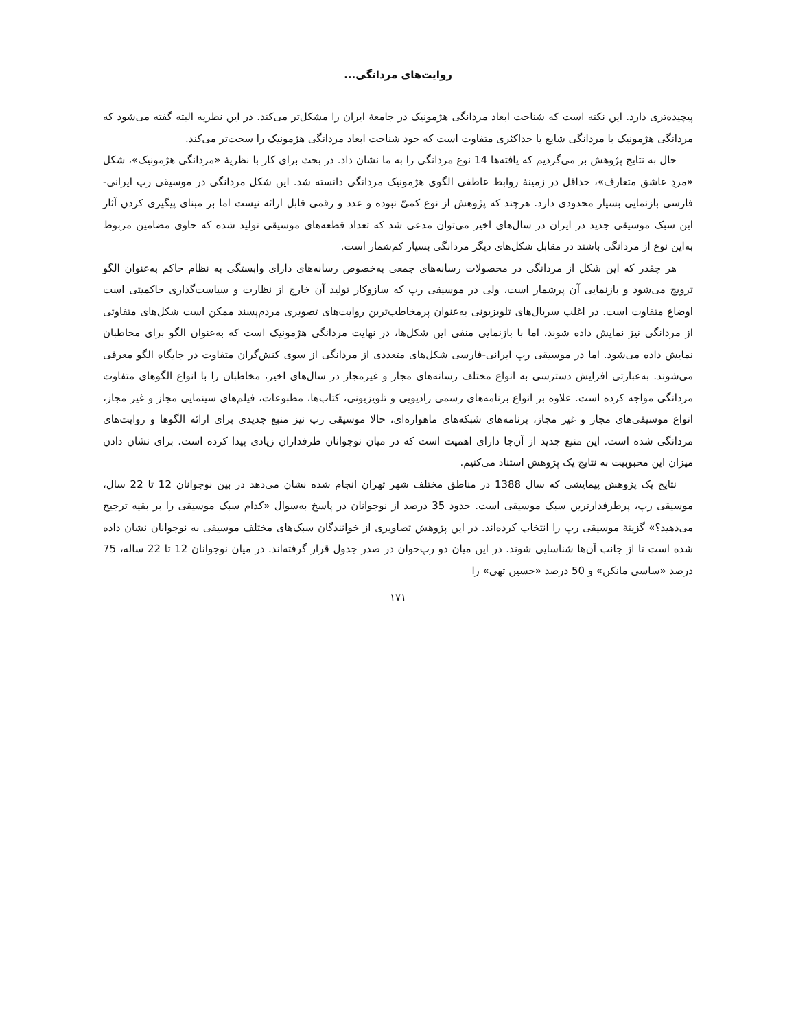روایت‌های مردانگی...
پیچیده‌تری دارد. این نکته است که شناخت ابعاد مردانگی هژمونیک در جامعهٔ ایران را مشکل‌تر می‌کند. در این نظریه البته گفته می‌شود که مردانگی هژمونیک با مردانگی شایع یا حداکثری متفاوت است که خود شناخت ابعاد مردانگی هژمونیک را سخت‌تر می‌کند.
حال به نتایج پژوهش بر می‌گردیم که یافته‌ها 14 نوع مردانگی را به ما نشان داد. در بحث برای کار با نظریهٔ «مردانگی هژمونیک»، شکل «مردِ عاشق متعارف»، حداقل در زمینهٔ روابط عاطفی الگوی هژمونیک مردانگی دانسته شد. این شکل مردانگی در موسیقی رپ ایرانی-فارسی بازنمایی بسیار محدودی دارد. هرچند که پژوهش از نوع کمیّ نبوده و عدد و رقمی قابل ارائه نیست اما بر مبنای پیگیری کردن آثار این سبک موسیقی جدید در ایران در سال‌های اخیر می‌توان مدعی شد که تعداد قطعه‌های موسیقی تولید شده که حاوی مضامین مربوط به‌این نوع از مردانگی باشند در مقابل شکل‌های دیگر مردانگی بسیار کم‌شمار است.
هر چقدر که این شکل از مردانگی در محصولات رسانه‌های جمعی به‌خصوص رسانه‌های دارای وابستگی به نظام حاکم به‌عنوان الگو ترویج می‌شود و بازنمایی آن پرشمار است، ولی در موسیقی رپ که سازوکار تولید آن خارج از نظارت و سیاست‌گذاری حاکمیتی است اوضاع متفاوت است. در اغلب سریال‌های تلویزیونی به‌عنوان پرمخاطب‌ترین روایت‌های تصویری مردم‌پسند ممکن است شکل‌های متفاوتی از مردانگی نیز نمایش داده شوند، اما با بازنمایی منفی این شکل‌ها، در نهایت مردانگی هژمونیک است که به‌عنوان الگو برای مخاطبان نمایش داده می‌شود. اما در موسیقی رپ ایرانی-فارسی شکل‌های متعددی از مردانگی از سوی کنش‌گران متفاوت در جایگاه الگو معرفی می‌شوند. به‌عبارتی افزایش دسترسی به انواع مختلف رسانه‌های مجاز و غیرمجاز در سال‌های اخیر، مخاطبان را با انواع الگوهای متفاوت مردانگی مواجه کرده است. علاوه بر انواع برنامه‌های رسمی رادیویی و تلویزیونی، کتاب‌ها، مطبوعات، فیلم‌های سینمایی مجاز و غیر مجاز، انواع موسیقی‌های مجاز و غیر مجاز، برنامه‌های شبکه‌های ماهواره‌ای، حالا موسیقی رپ نیز منبع جدیدی برای ارائه الگوها و روایت‌های مردانگی شده است. این منبع جدید از آن‌جا دارای اهمیت است که در میان نوجوانان طرفداران زیادی پیدا کرده است. برای نشان دادن میزان این محبوبیت به نتایج یک پژوهش استناد می‌کنیم.
نتایج یک پژوهش پیمایشی که سال 1388 در مناطق مختلف شهر تهران انجام شده نشان می‌دهد در بین نوجوانان 12 تا 22 سال، موسیقی رپ، پرطرفدارترین سبک موسیقی است. حدود 35 درصد از نوجوانان در پاسخ به‌سوال «کدام سبک موسیقی را بر بقیه ترجیح می‌دهید؟» گزینهٔ موسیقی رپ را انتخاب کرده‌اند. در این پژوهش تصاویری از خوانندگان سبک‌های مختلف موسیقی به نوجوانان نشان داده شده است تا از جانب آن‌ها شناسایی شوند. در این میان دو رپ‌خوان در صدر جدول قرار گرفته‌اند. در میان نوجوانان 12 تا 22 ساله، 75 درصد «ساسی مانکن» و 50 درصد «حسین تهی» را
۱۷۱